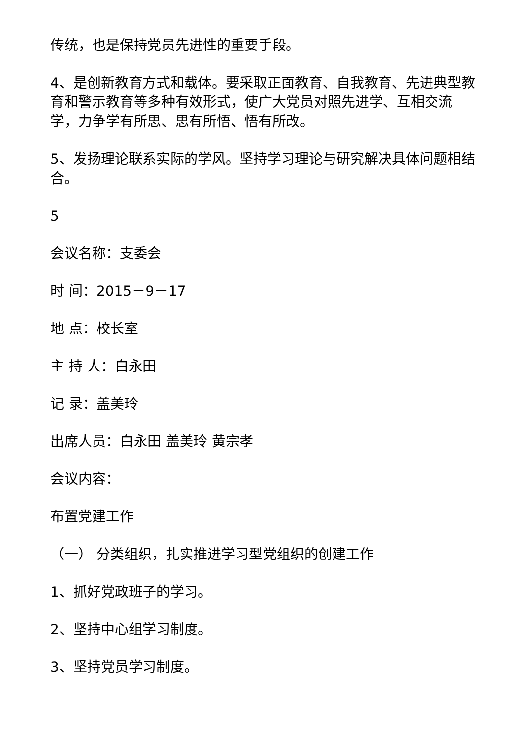传统，也是保持党员先进性的重要手段。
4、是创新教育方式和载体。要采取正面教育、自我教育、先进典型教育和警示教育等多种有效形式，使广大党员对照先进学、互相交流学，力争学有所思、思有所悟、悟有所改。
5、发扬理论联系实际的学风。坚持学习理论与研究解决具体问题相结合。
5
会议名称：支委会
时 间：2015－9－17
地 点：校长室
主 持 人：白永田
记 录：盖美玲
出席人员：白永田 盖美玲 黄宗孝
会议内容：
布置党建工作
（一） 分类组织，扎实推进学习型党组织的创建工作
1、抓好党政班子的学习。
2、坚持中心组学习制度。
3、坚持党员学习制度。